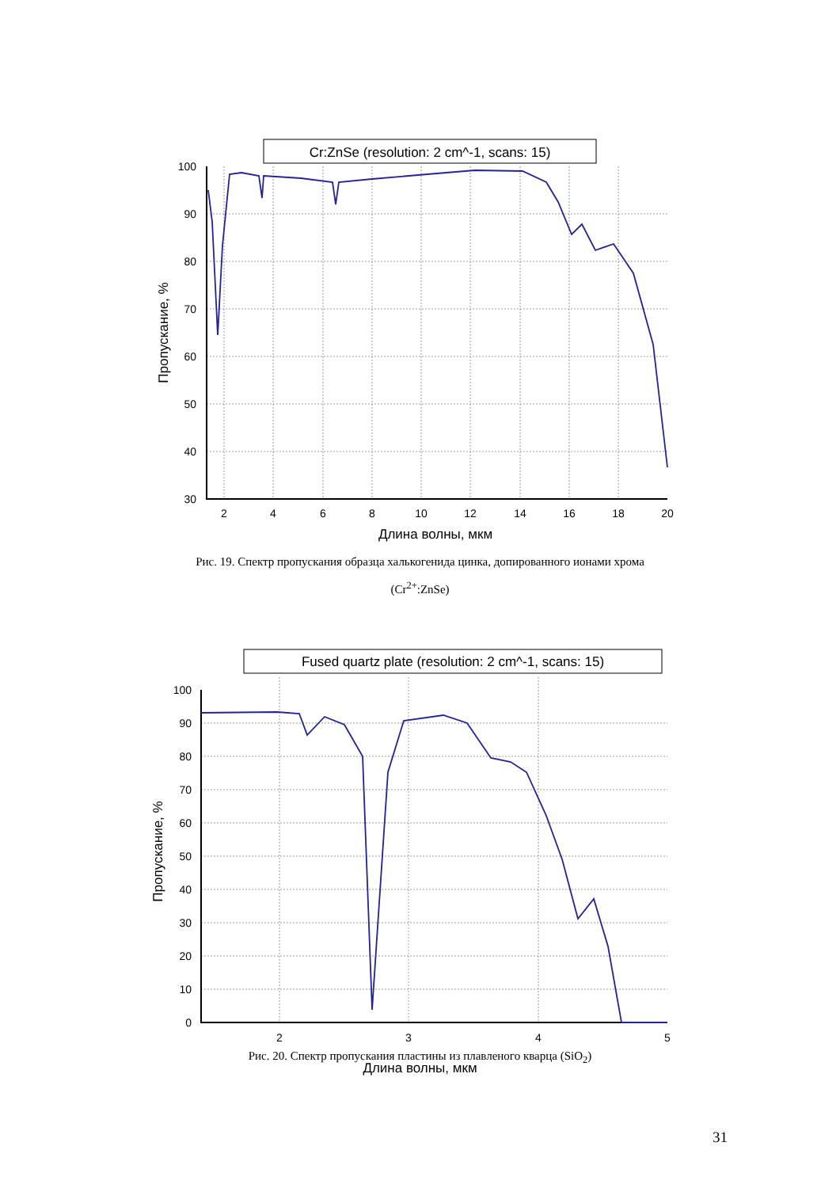Cr:ZnSe (resolution: 2 cm^-1, scans: 15)
100
90
80
70
60
50
40
30
2
4
6
8
10
12
14
16
18
20
Длина волны, мкм
Пропускание, %
Рис. 19. Спектр пропускания образца халькогенида цинка, допированного ионами хрома
(Cr<sup>2+</sup>:ZnSe)
Fused quartz plate (resolution: 2 cm^-1, scans: 15)
100
90
80
70
60
50
40
30
20
10
0
2
3
4
5
Пропускание, %
Рис. 20. Спектр пропускания пластины из плавленого кварца (SiO<sub>2</sub>)
Длина волны, мкм
31